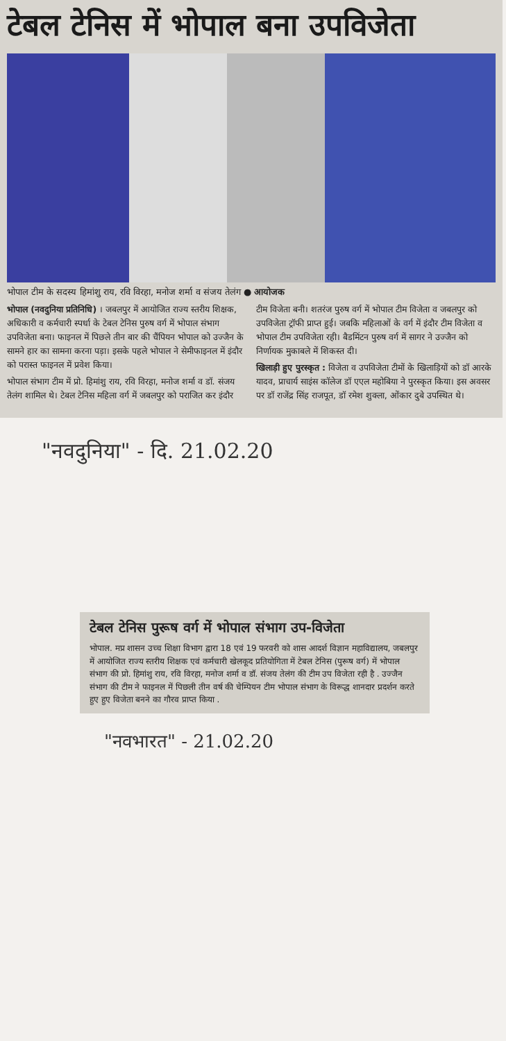टेबल टेनिस में भोपाल बना उपविजेता
भोपाल टीम के सदस्य हिमांशु राय, रवि विरहा, मनोज शर्मा व संजय तेलंग ● आयोजक
भोपाल (नवदुनिया प्रतिनिधि) । जबलपुर में आयोजित राज्य स्तरीय शिक्षक, अधिकारी व कर्मचारी स्पर्धा के टेबल टेनिस पुरुष वर्ग में भोपाल संभाग उपविजेता बना। फाइनल में पिछले तीन बार की चैंपियन भोपाल को उज्जैन के सामने हार का सामना करना पड़ा। इसके पहले भोपाल ने सेमीफाइनल में इंदौर को परास्त फाइनल में प्रवेश किया।
भोपाल संभाग टीम में प्रो. हिमांशु राय, रवि विरहा, मनोज शर्मा व डॉ. संजय तेलंग शामिल थे। टेबल टेनिस महिला वर्ग में जबलपुर को पराजित कर इंदौर टीम विजेता बनी। शतरंज पुरुष वर्ग में भोपाल टीम विजेता व जबलपुर को उपविजेता ट्रॉफी प्राप्त हुई। जबकि महिलाओं के वर्ग में इंदौर टीम विजेता व भोपाल टीम उपविजेता रही। बैडमिंटन पुरुष वर्ग में सागर ने उज्जैन को निर्णायक मुकाबले में शिकस्त दी।
खिलाड़ी हुए पुरस्कृत : विजेता व उपविजेता टीमों के खिलाड़ियों को डॉ आरके यादव, प्राचार्य साइंस कॉलेज डॉ एएल महोबिया ने पुरस्कृत किया। इस अवसर पर डॉ राजेंद्र सिंह राजपूत, डॉ रमेश शुक्ला, ओंकार दुबे उपस्थित थे।
"नवदुनिया" - दि. 21.02.20
टेबल टेनिस पुरूष वर्ग में भोपाल संभाग उप-विजेता
भोपाल. मप्र शासन उच्च शिक्षा विभाग द्वारा 18 एवं 19 फरवरी को शास आदर्श विज्ञान महाविद्यालय, जबलपुर में आयोजित राज्य स्तरीय शिक्षक एवं कर्मचारी खेलकूद प्रतियोगिता में टेबल टेनिस (पुरूष वर्ग) में भोपाल संभाग की प्रो. हिमांशु राय, रवि विरहा, मनोज शर्मा व डॉ. संजय तेलंग की टीम उप विजेता रही है . उज्जैन संभाग की टीम ने फाइनल में पिछली तीन वर्ष की चेम्पियन टीम भोपाल संभाग के विरूद्ध शानदार प्रदर्शन करते हुए हुए विजेता बनने का गौरव प्राप्त किया .
"नवभारत" - 21.02.20